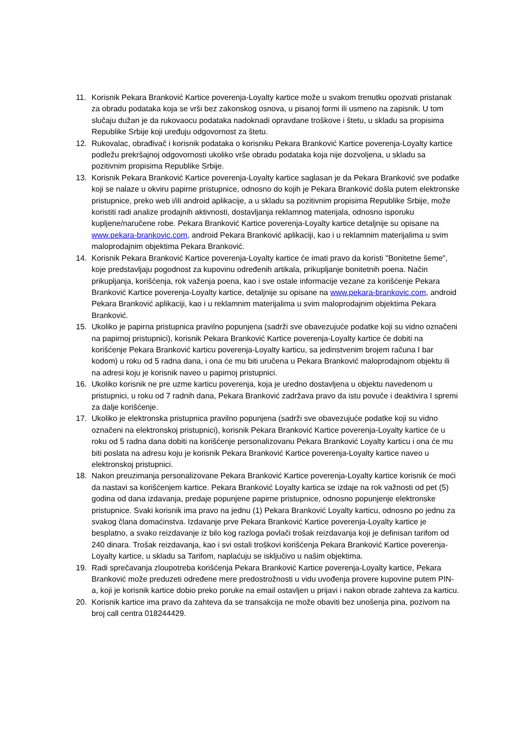11. Korisnik Pekara Branković Kartice poverenja-Loyalty kartice može u svakom trenutku opozvati pristanak za obradu podataka koja se vrši bez zakonskog osnova, u pisanoj formi ili usmeno na zapisnik. U tom slučaju dužan je da rukovaocu podataka nadoknadi opravdane troškove i štetu, u skladu sa propisima Republike Srbije koji uređuju odgovornost za štetu.
12. Rukovalac, obrađivač i korisnik podataka o korisniku Pekara Branković Kartice poverenja-Loyalty kartice podležu prekršajnoj odgovornosti ukoliko vrše obradu podataka koja nije dozvoljena, u skladu sa pozitivnim propisima Republike Srbije.
13. Korisnik Pekara Branković Kartice poverenja-Loyalty kartice saglasan je da Pekara Branković sve podatke koji se nalaze u okviru papirne pristupnice, odnosno do kojih je Pekara Branković došla putem elektronske pristupnice, preko web i/ili android aplikacije, a u skladu sa pozitivnim propisima Republike Srbije, može koristiti radi analize prodajnih aktivnosti, dostavljanja reklamnog materijala, odnosno isporuku kupljene/naručene robe. Pekara Branković Kartice poverenja-Loyalty kartice detaljnije su opisane na www.pekara-brankovic.com, android Pekara Branković aplikaciji, kao i u reklamnim materijalima u svim maloprodajnim objektima Pekara Branković.
14. Korisnik Pekara Branković Kartice poverenja-Loyalty kartice će imati pravo da koristi "Bonitetne šeme", koje predstavljaju pogodnost za kupovinu određenih artikala, prikupljanje bonitetnih poena. Način prikupljanja, korišćenja, rok važenja poena, kao i sve ostale informacije vezane za korišćenje Pekara Branković Kartice poverenja-Loyalty kartice, detaljnije su opisane na www.pekara-brankovic.com, android Pekara Branković aplikaciji, kao i u reklamnim materijalima u svim maloprodajnim objektima Pekara Branković.
15. Ukoliko je papirna pristupnica pravilno popunjena (sadrži sve obavezujuće podatke koji su vidno označeni na papirnoj pristupnici), korisnik Pekara Branković Kartice poverenja-Loyalty kartice će dobiti na korišćenje Pekara Branković karticu poverenja-Loyalty karticu, sa jedinstvenim brojem računa I bar kodom) u roku od 5 radna dana, i ona će mu biti uručena u Pekara Branković maloprodajnom objektu ili na adresi koju je korisnik naveo u papirnoj pristupnici.
16. Ukoliko korisnik ne pre uzme karticu poverenja, koja je uredno dostavljena u objektu navedenom u pristupnici, u roku od 7 radnih dana, Pekara Branković zadržava pravo da istu povuče i deaktivira I spremi za dalje korišćenje.
17. Ukoliko je elektronska pristupnica pravilno popunjena (sadrži sve obavezujuće podatke koji su vidno označeni na elektronskoj pristupnici), korisnik Pekara Branković Kartice poverenja-Loyalty kartice će u roku od 5 radna dana dobiti na korišćenje personalizovanu Pekara Branković Loyalty karticu i ona će mu biti poslata na adresu koju je korisnik Pekara Branković Kartice poverenja-Loyalty kartice naveo u elektronskoj pristupnici.
18. Nakon preuzimanja personalizovane Pekara Branković Kartice poverenja-Loyalty kartice korisnik će moći da nastavi sa korišćenjem kartice. Pekara Branković Loyalty kartica se izdaje na rok važnosti od pet (5) godina od dana izdavanja, predaje popunjene papirne pristupnice, odnosno popunjenje elektronske pristupnice. Svaki korisnik ima pravo na jednu (1) Pekara Branković Loyalty karticu, odnosno po jednu za svakog člana domaćinstva. Izdavanje prve Pekara Branković Kartice poverenja-Loyalty kartice je besplatno, a svako reizdavanje iz bilo kog razloga povlači trošak reizdavanja koji je definisan tarifom od 240 dinara. Trošak reizdavanja, kao i svi ostali troškovi korišćenja Pekara Branković Kartice poverenja-Loyalty kartice, u skladu sa Tarifom, naplaćuju se isključivo u našim objektima.
19. Radi sprečavanja zloupotreba korišćenja Pekara Branković Kartice poverenja-Loyalty kartice, Pekara Branković može preduzeti određene mere predostrožnosti u vidu uvođenja provere kupovine putem PIN-a, koji je korisnik kartice dobio preko poruke na email ostavljen u prijavi i nakon obrade zahteva za karticu.
20. Korisnik kartice ima pravo da zahteva da se transakcija ne može obaviti bez unošenja pina, pozivom na broj call centra 018244429.